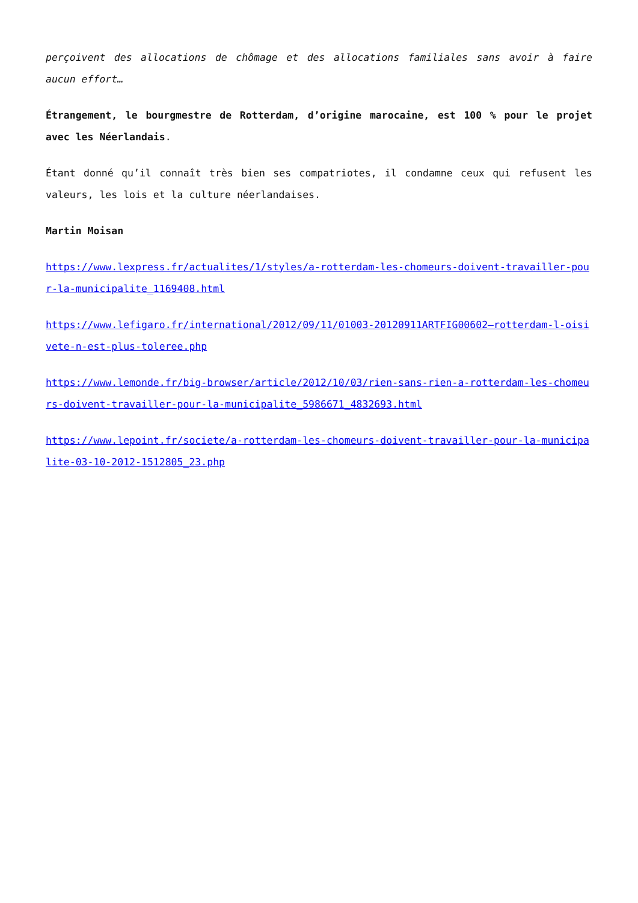perçoivent des allocations de chômage et des allocations familiales sans avoir à faire aucun effort…
Étrangement, le bourgmestre de Rotterdam, d’origine marocaine, est 100 % pour le projet avec les Néerlandais.
Étant donné qu’il connaît très bien ses compatriotes, il condamne ceux qui refusent les valeurs, les lois et la culture néerlandaises.
Martin Moisan
https://www.lexpress.fr/actualites/1/styles/a-rotterdam-les-chomeurs-doivent-travailler-pour-la-municipalite_1169408.html
https://www.lefigaro.fr/international/2012/09/11/01003-20120911ARTFIG00602–rotterdam-l-oisivete-n-est-plus-toleree.php
https://www.lemonde.fr/big-browser/article/2012/10/03/rien-sans-rien-a-rotterdam-les-chomeurs-doivent-travailler-pour-la-municipalite_5986671_4832693.html
https://www.lepoint.fr/societe/a-rotterdam-les-chomeurs-doivent-travailler-pour-la-municipalite-03-10-2012-1512805_23.php